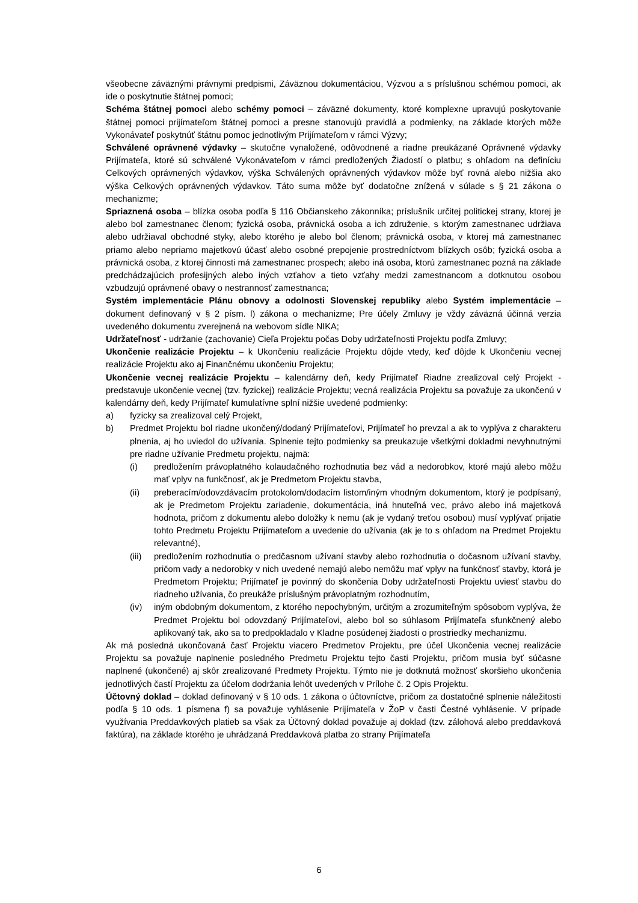všeobecne záväznými právnymi predpismi, Záväznou dokumentáciou, Výzvou a s príslušnou schémou pomoci, ak ide o poskytnutie štátnej pomoci;
Schéma štátnej pomoci alebo schémy pomoci – záväzné dokumenty, ktoré komplexne upravujú poskytovanie štátnej pomoci prijímateľom štátnej pomoci a presne stanovujú pravidlá a podmienky, na základe ktorých môže Vykonávateľ poskytnúť štátnu pomoc jednotlivým Prijímateľom v rámci Výzvy;
Schválené oprávnené výdavky – skutočne vynaložené, odôvodnené a riadne preukázané Oprávnené výdavky Prijímateľa, ktoré sú schválené Vykonávateľom v rámci predložených Žiadostí o platbu; s ohľadom na definíciu Celkových oprávnených výdavkov, výška Schválených oprávnených výdavkov môže byť rovná alebo nižšia ako výška Celkových oprávnených výdavkov. Táto suma môže byť dodatočne znížená v súlade s § 21 zákona o mechanizme;
Spriaznená osoba – blízka osoba podľa § 116 Občianskeho zákonníka; príslušník určitej politickej strany, ktorej je alebo bol zamestnanec členom; fyzická osoba, právnická osoba a ich združenie, s ktorým zamestnanec udržiava alebo udržiaval obchodné styky, alebo ktorého je alebo bol členom; právnická osoba, v ktorej má zamestnanec priamo alebo nepriamo majetkovú účasť alebo osobné prepojenie prostredníctvom blízkych osôb; fyzická osoba a právnická osoba, z ktorej činnosti má zamestnanec prospech; alebo iná osoba, ktorú zamestnanec pozná na základe predchádzajúcich profesijných alebo iných vzťahov a tieto vzťahy medzi zamestnancom a dotknutou osobou vzbudzujú oprávnené obavy o nestrannosť zamestnanca;
Systém implementácie Plánu obnovy a odolnosti Slovenskej republiky alebo Systém implementácie – dokument definovaný v § 2 písm. l) zákona o mechanizme; Pre účely Zmluvy je vždy záväzná účinná verzia uvedeného dokumentu zverejnená na webovom sídle NIKA;
Udržateľnosť - udržanie (zachovanie) Cieľa Projektu počas Doby udržateľnosti Projektu podľa Zmluvy;
Ukončenie realizácie Projektu – k Ukončeniu realizácie Projektu dôjde vtedy, keď dôjde k Ukončeniu vecnej realizácie Projektu ako aj Finančnému ukončeniu Projektu;
Ukončenie vecnej realizácie Projektu – kalendárny deň, kedy Prijímateľ Riadne zrealizoval celý Projekt - predstavuje ukončenie vecnej (tzv. fyzickej) realizácie Projektu; vecná realizácia Projektu sa považuje za ukončenú v kalendárny deň, kedy Prijímateľ kumulatívne splní nižšie uvedené podmienky:
a) fyzicky sa zrealizoval celý Projekt,
b) Predmet Projektu bol riadne ukončený/dodaný Prijímateľovi, Prijímateľ ho prevzal a ak to vyplýva z charakteru plnenia, aj ho uviedol do užívania. Splnenie tejto podmienky sa preukazuje všetkými dokladmi nevyhnutnými pre riadne užívanie Predmetu projektu, najmä:
(i) predložením právoplatného kolaudačného rozhodnutia bez vád a nedorobkov, ktoré majú alebo môžu mať vplyv na funkčnosť, ak je Predmetom Projektu stavba,
(ii) preberacím/odovzdávacím protokolom/dodacím listom/iným vhodným dokumentom, ktorý je podpísaný, ak je Predmetom Projektu zariadenie, dokumentácia, iná hnuteľná vec, právo alebo iná majetková hodnota, pričom z dokumentu alebo doložky k nemu (ak je vydaný treťou osobou) musí vyplývať prijatie tohto Predmetu Projektu Prijímateľom a uvedenie do užívania (ak je to s ohľadom na Predmet Projektu relevantné),
(iii) predložením rozhodnutia o predčasnom užívaní stavby alebo rozhodnutia o dočasnom užívaní stavby, pričom vady a nedorobky v nich uvedené nemajú alebo nemôžu mať vplyv na funkčnosť stavby, ktorá je Predmetom Projektu; Prijímateľ je povinný do skončenia Doby udržateľnosti Projektu uviesť stavbu do riadneho užívania, čo preukáže príslušným právoplatným rozhodnutím,
(iv) iným obdobným dokumentom, z ktorého nepochybným, určitým a zrozumiteľným spôsobom vyplýva, že Predmet Projektu bol odovzdaný Prijímateľovi, alebo bol so súhlasom Prijímateľa sfunkčnený alebo aplikovaný tak, ako sa to predpokladalo v Kladne posúdenej žiadosti o prostriedky mechanizmu.
Ak má posledná ukončovaná časť Projektu viacero Predmetov Projektu, pre účel Ukončenia vecnej realizácie Projektu sa považuje naplnenie posledného Predmetu Projektu tejto časti Projektu, pričom musia byť súčasne naplnené (ukončené) aj skôr zrealizované Predmety Projektu. Týmto nie je dotknutá možnosť skoršieho ukončenia jednotlivých častí Projektu za účelom dodržania lehôt uvedených v Prílohe č. 2 Opis Projektu.
Účtovný doklad – doklad definovaný v § 10 ods. 1 zákona o účtovníctve, pričom za dostatočné splnenie náležitosti podľa § 10 ods. 1 písmena f) sa považuje vyhlásenie Prijímateľa v ŽoP v časti Čestné vyhlásenie. V prípade využívania Preddavkových platieb sa však za Účtovný doklad považuje aj doklad (tzv. zálohová alebo preddavková faktúra), na základe ktorého je uhrádzaná Preddavková platba zo strany Prijímateľa
6